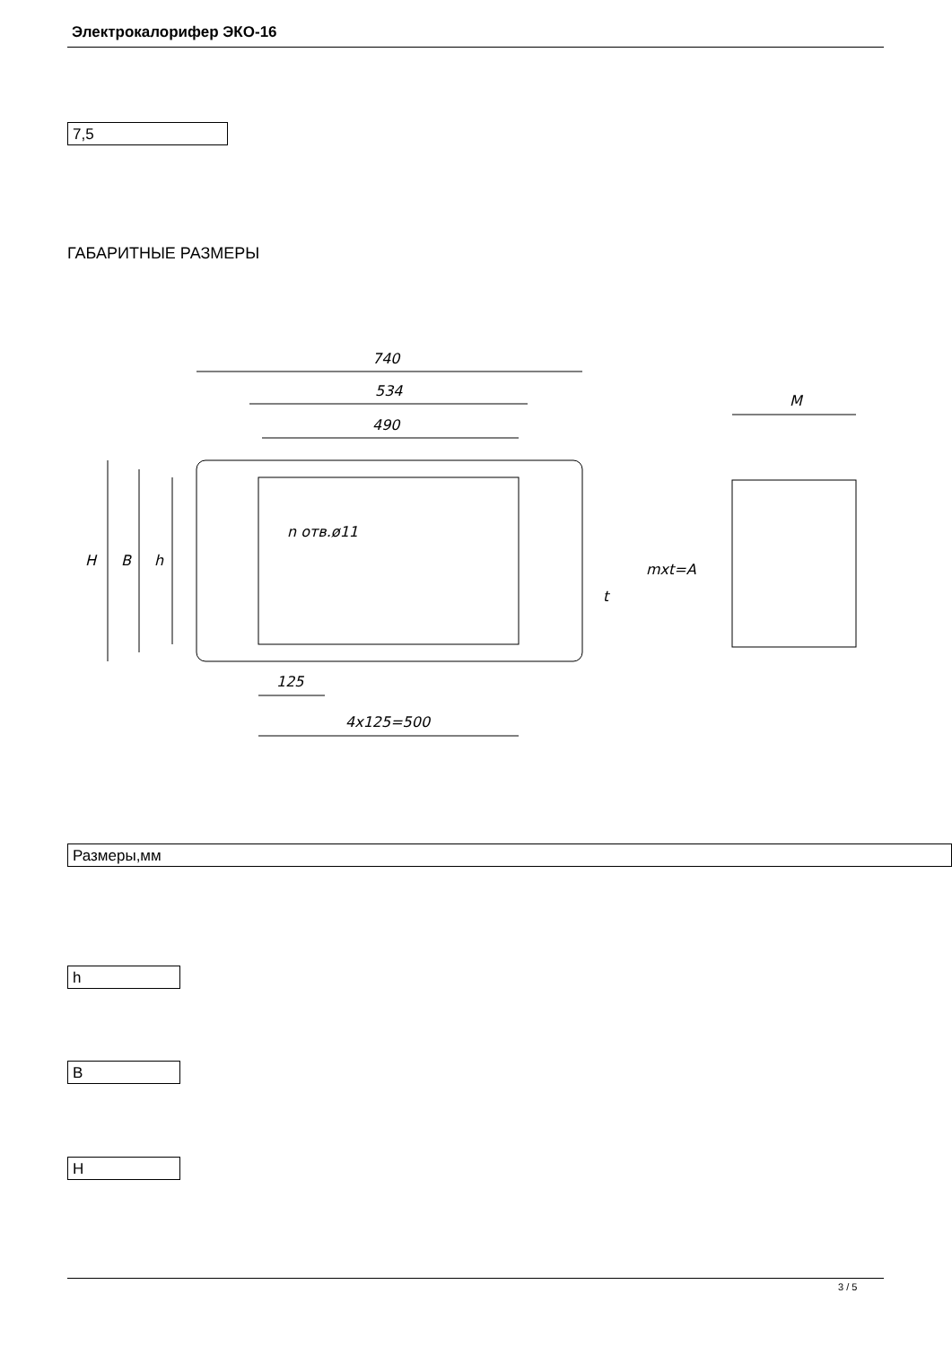Электрокалорифер ЭКО-16
7,5
ГАБАРИТНЫЕ РАЗМЕРЫ
740
534
490
125
4x125=500
M
n отв.ø11
H
B
h
t
mxt=A
Размеры,мм
h
B
H
3 / 5